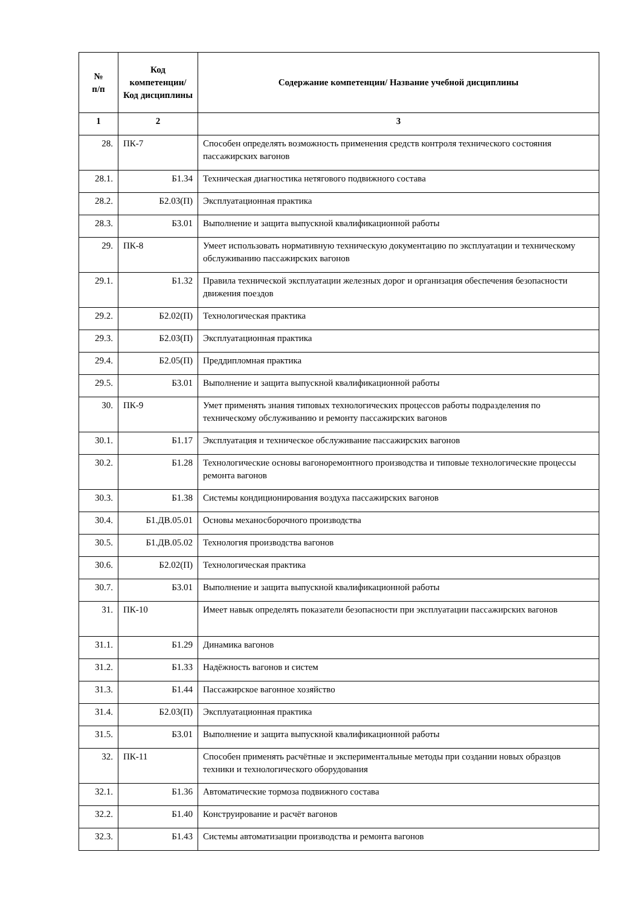| № п/п | Код компетенции/ Код дисциплины | Содержание компетенции/ Название учебной дисциплины |
| --- | --- | --- |
| 1 | 2 | 3 |
| 28. | ПК-7 | Способен определять возможность применения средств контроля технического состояния пассажирских вагонов |
| 28.1. | Б1.34 | Техническая диагностика нетягового подвижного состава |
| 28.2. | Б2.03(П) | Эксплуатационная практика |
| 28.3. | Б3.01 | Выполнение и защита выпускной квалификационной работы |
| 29. | ПК-8 | Умеет использовать нормативную техническую документацию по эксплуатации и техническому обслуживанию пассажирских вагонов |
| 29.1. | Б1.32 | Правила технической эксплуатации железных дорог и организация обеспечения безопасности движения поездов |
| 29.2. | Б2.02(П) | Технологическая практика |
| 29.3. | Б2.03(П) | Эксплуатационная практика |
| 29.4. | Б2.05(П) | Преддипломная практика |
| 29.5. | Б3.01 | Выполнение и защита выпускной квалификационной работы |
| 30. | ПК-9 | Умет применять знания типовых технологических процессов работы подразделения по техническому обслуживанию и ремонту пассажирских вагонов |
| 30.1. | Б1.17 | Эксплуатация и техническое обслуживание пассажирских вагонов |
| 30.2. | Б1.28 | Технологические основы вагоноремонтного производства и типовые технологические процессы ремонта вагонов |
| 30.3. | Б1.38 | Системы кондиционирования воздуха пассажирских вагонов |
| 30.4. | Б1.ДВ.05.01 | Основы механосборочного производства |
| 30.5. | Б1.ДВ.05.02 | Технология производства вагонов |
| 30.6. | Б2.02(П) | Технологическая практика |
| 30.7. | Б3.01 | Выполнение и защита выпускной квалификационной работы |
| 31. | ПК-10 | Имеет навык определять показатели безопасности при эксплуатации пассажирских вагонов |
| 31.1. | Б1.29 | Динамика вагонов |
| 31.2. | Б1.33 | Надёжность вагонов и систем |
| 31.3. | Б1.44 | Пассажирское вагонное хозяйство |
| 31.4. | Б2.03(П) | Эксплуатационная практика |
| 31.5. | Б3.01 | Выполнение и защита выпускной квалификационной работы |
| 32. | ПК-11 | Способен применять расчётные и экспериментальные методы при создании новых образцов техники и технологического оборудования |
| 32.1. | Б1.36 | Автоматические тормоза подвижного состава |
| 32.2. | Б1.40 | Конструирование и расчёт вагонов |
| 32.3. | Б1.43 | Системы автоматизации производства и ремонта вагонов |